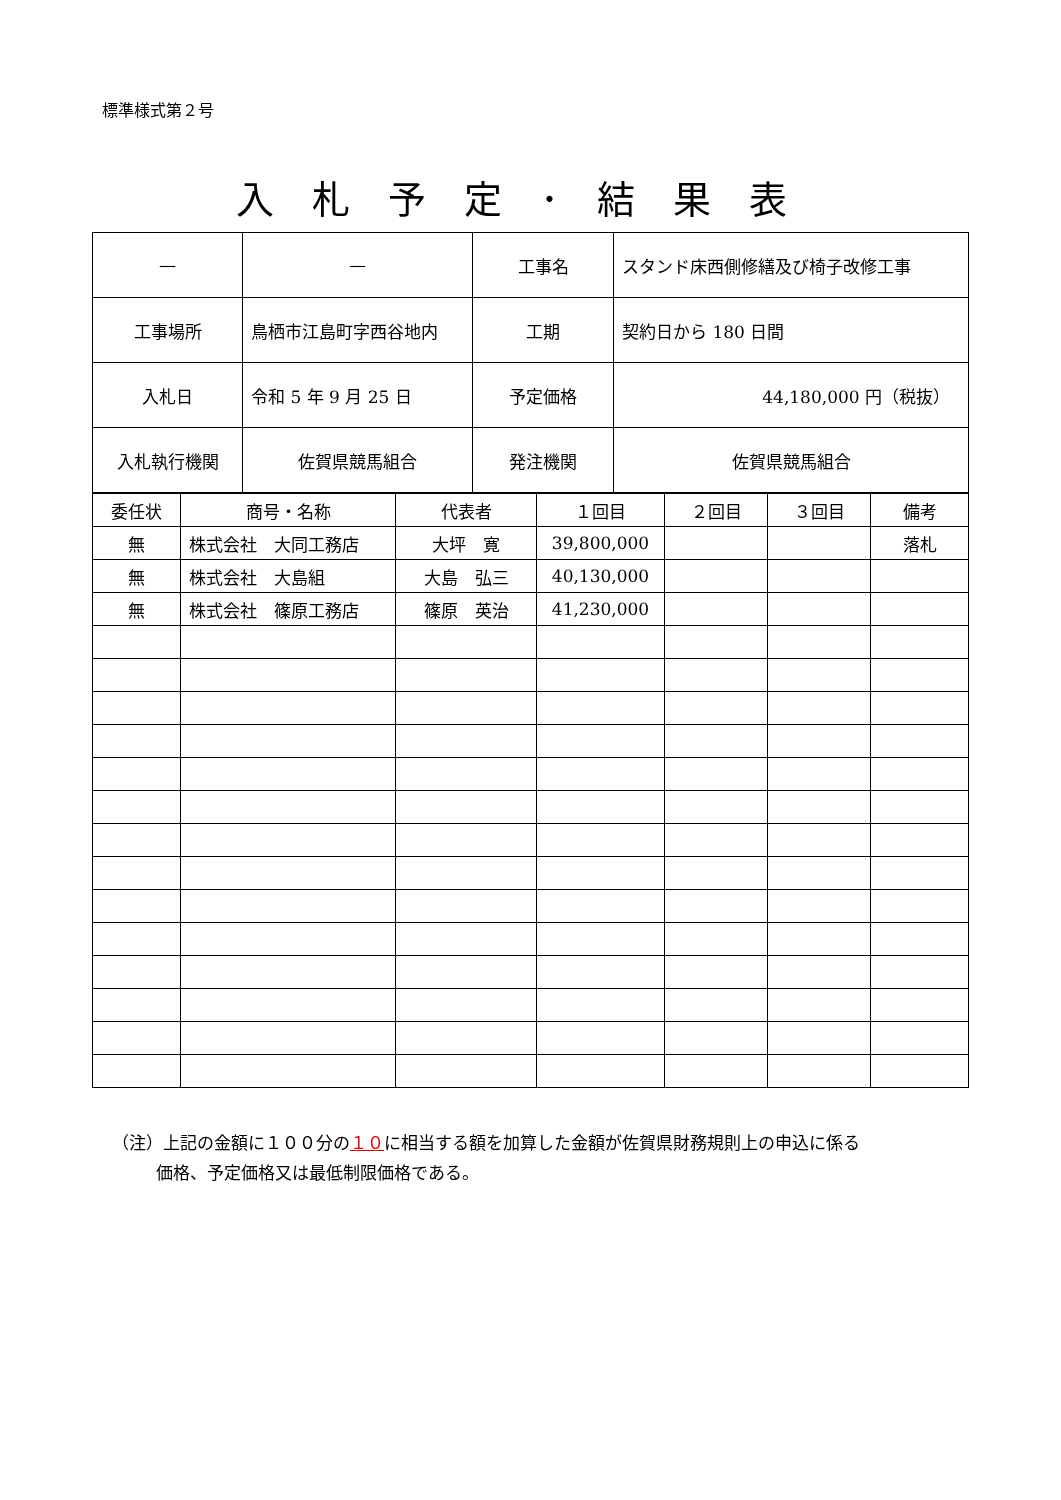標準様式第２号
入札予定･結果表
| — | — | 工事名 | スタンド床西側修繕及び椅子改修工事 |
| 工事場所 | 鳥栖市江島町字西谷地内 | 工期 | 契約日から 180 日間 |
| 入札日 | 令和 5 年 9 月 25 日 | 予定価格 | 44,180,000 円（税抜） |
| 入札執行機関 | 佐賀県競馬組合 | 発注機関 | 佐賀県競馬組合 |
| 委任状 | 商号・名称 | 代表者 | １回目 | ２回目 | ３回目 | 備考 |
| --- | --- | --- | --- | --- | --- | --- |
| 無 | 株式会社 大同工務店 | 大坪 寛 | 39,800,000 | | | 落札 |
| 無 | 株式会社 大島組 | 大島 弘三 | 40,130,000 | | | |
| 無 | 株式会社 篠原工務店 | 篠原 英治 | 41,230,000 | | | |
（注）上記の金額に１００分の１０に相当する額を加算した金額が佐賀県財務規則上の申込に係る
価格、予定価格又は最低制限価格である。